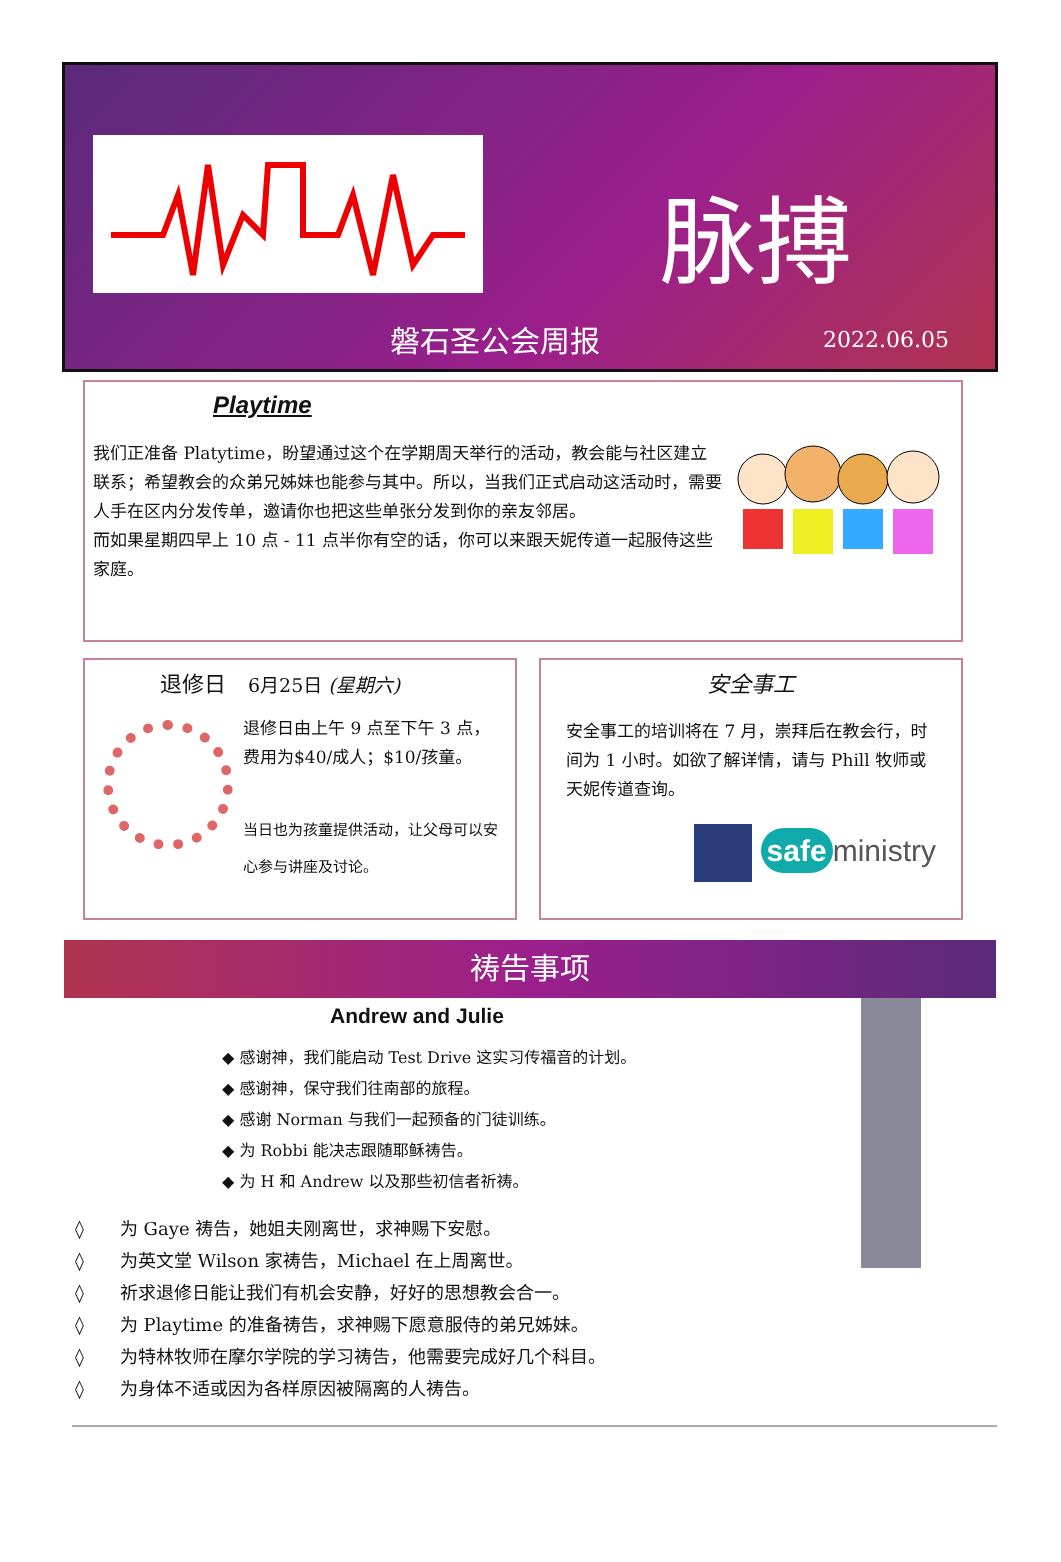脉搏
磐石圣公会周报 2022.06.05
Playtime
我们正准备 Platytime，盼望通过这个在学期周天举行的活动，教会能与社区建立联系；希望教会的众弟兄姊妹也能参与其中。所以，当我们正式启动这活动时，需要人手在区内分发传单，邀请你也把这些单张分发到你的亲友邻居。
而如果星期四早上 10 点 - 11 点半你有空的话，你可以来跟天妮传道一起服侍这些家庭。
退修日　6月25日 (星期六)
退修日由上午 9 点至下午 3 点，费用为$40/成人；$10/孩童。
当日也为孩童提供活动，让父母可以安心参与讲座及讨论。
安全事工
安全事工的培训将在 7 月，崇拜后在教会行，时间为 1 小时。如欲了解详情，请与 Phill 牧师或天妮传道查询。
safe ministry
祷告事项
Andrew and Julie
◆ 感谢神，我们能启动 Test Drive 这实习传福音的计划。
◆ 感谢神，保守我们往南部的旅程。
◆ 感谢 Norman 与我们一起预备的门徒训练。
◆ 为 Robbi 能决志跟随耶稣祷告。
◆ 为 H 和 Andrew 以及那些初信者祈祷。
◊　　为 Gaye 祷告，她姐夫刚离世，求神赐下安慰。
◊　　为英文堂 Wilson 家祷告，Michael 在上周离世。
◊　　祈求退修日能让我们有机会安静，好好的思想教会合一。
◊　　为 Playtime 的准备祷告，求神赐下愿意服侍的弟兄姊妹。
◊　　为特林牧师在摩尔学院的学习祷告，他需要完成好几个科目。
◊　　为身体不适或因为各样原因被隔离的人祷告。